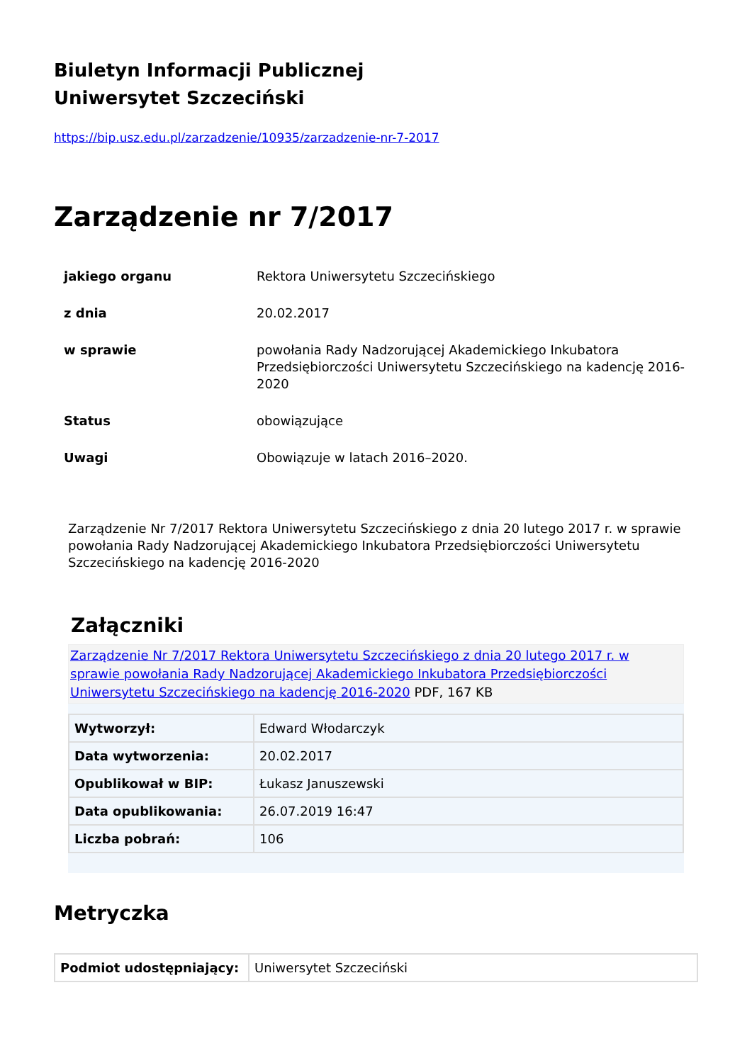Biuletyn Informacji Publicznej
Uniwersytet Szczeciński
https://bip.usz.edu.pl/zarzadzenie/10935/zarzadzenie-nr-7-2017
Zarządzenie nr 7/2017
| jakiego organu | Rektora Uniwersytetu Szczecińskiego |
| z dnia | 20.02.2017 |
| w sprawie | powołania Rady Nadzorującej Akademickiego Inkubatora Przedsiębiorczości Uniwersytetu Szczecińskiego na kadencję 2016-2020 |
| Status | obowiązujące |
| Uwagi | Obowiązuje w latach 2016–2020. |
Zarządzenie Nr 7/2017 Rektora Uniwersytetu Szczecińskiego z dnia 20 lutego 2017 r. w sprawie powołania Rady Nadzorującej Akademickiego Inkubatora Przedsiębiorczości Uniwersytetu Szczecińskiego na kadencję 2016-2020
Załączniki
Zarządzenie Nr 7/2017 Rektora Uniwersytetu Szczecińskiego z dnia 20 lutego 2017 r. w sprawie powołania Rady Nadzorującej Akademickiego Inkubatora Przedsiębiorczości Uniwersytetu Szczecińskiego na kadencję 2016-2020 PDF, 167 KB
| Wytworzył: | Edward Włodarczyk |
| Data wytworzenia: | 20.02.2017 |
| Opublikował w BIP: | Łukasz Januszewski |
| Data opublikowania: | 26.07.2019 16:47 |
| Liczba pobrań: | 106 |
Metryczka
| Podmiot udostępniający: | Uniwersytet Szczeciński |